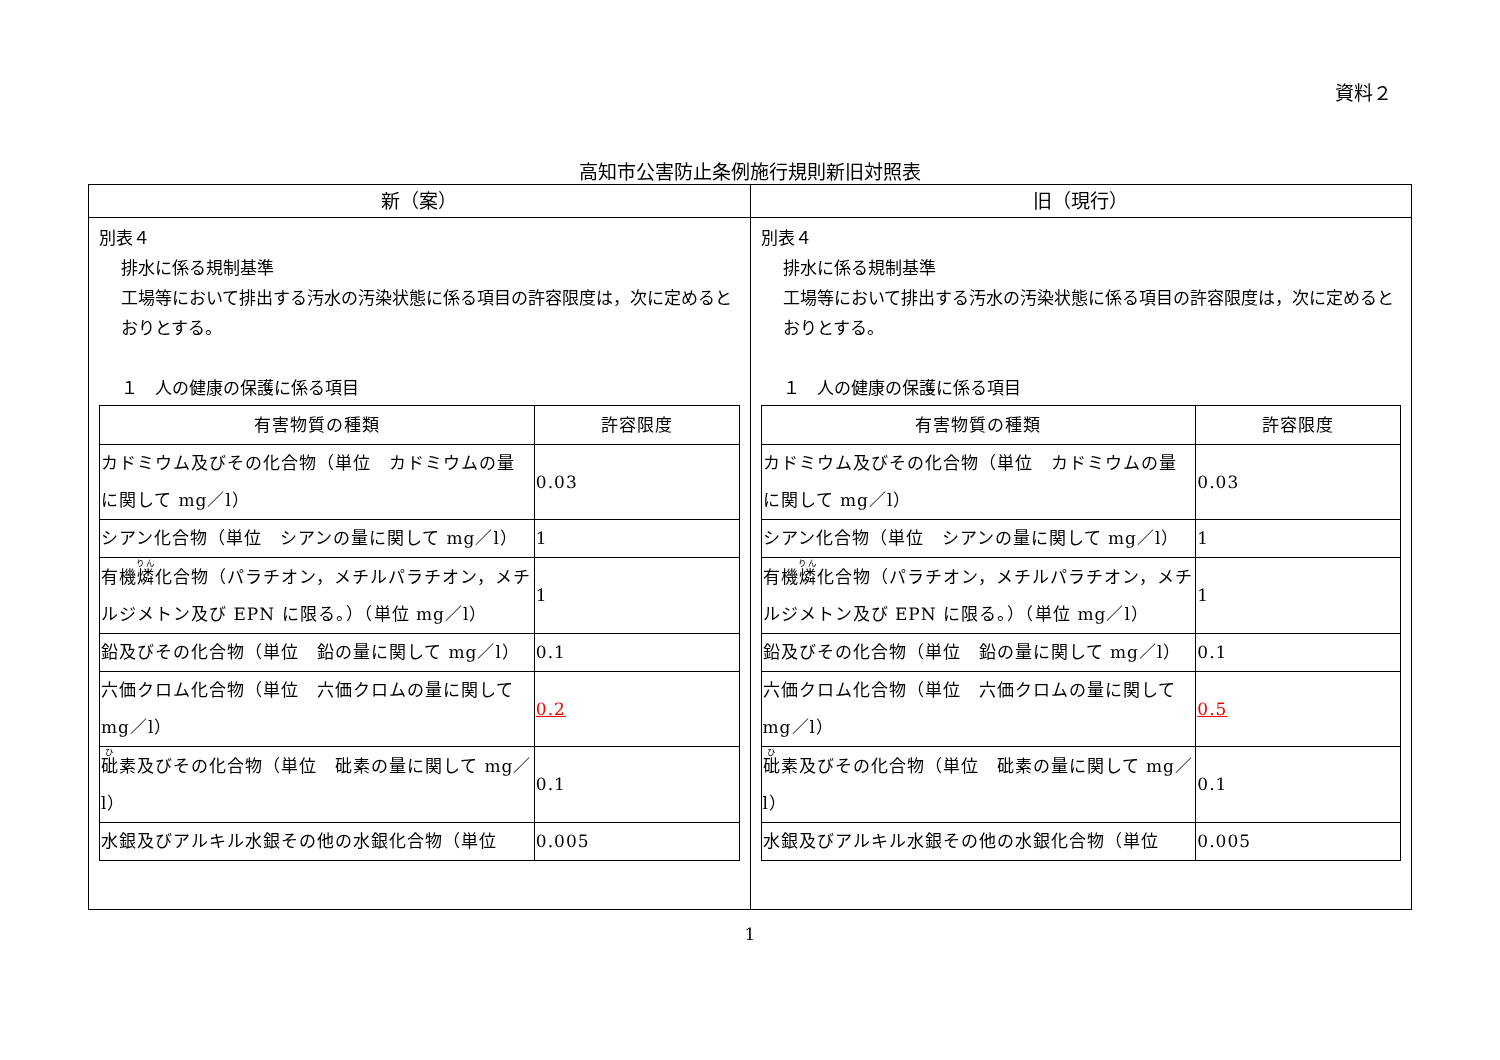資料２
高知市公害防止条例施行規則新旧対照表
| 新（案） | 旧（現行） |
| --- | --- |
| 別表４ 排水に係る規制基準 工場等において排出する汚水の汚染状態に係る項目の許容限度は，次に定めるとおりとする。 １ 人の健康の保護に係る項目 / 有害物質の種類 / 許容限度 / / --- / --- / / カドミウム及びその化合物（単位 カドミウムの量に関して mg／l） / 0.03 / / シアン化合物（単位 シアンの量に関して mg／l） / 1 / / 有機 燐 化合物（パラチオン，メチルパラチオン，メチルジメトン及び EPN に限る。）（単位 mg／l） / 1 / / 鉛及びその化合物（単位 鉛の量に関して mg／l） / 0.1 / / 六価クロム化合物（単位 六価クロムの量に関して mg／l） / 0.2 / / 砒 素及びその化合物（単位 砒素の量に関して mg／l） / 0.1 / / 水銀及びアルキル水銀その他の水銀化合物（単位 / 0.005 / | 別表４ 排水に係る規制基準 工場等において排出する汚水の汚染状態に係る項目の許容限度は，次に定めるとおりとする。 １ 人の健康の保護に係る項目 / 有害物質の種類 / 許容限度 / / --- / --- / / カドミウム及びその化合物（単位 カドミウムの量に関して mg／l） / 0.03 / / シアン化合物（単位 シアンの量に関して mg／l） / 1 / / 有機 燐 化合物（パラチオン，メチルパラチオン，メチルジメトン及び EPN に限る。）（単位 mg／l） / 1 / / 鉛及びその化合物（単位 鉛の量に関して mg／l） / 0.1 / / 六価クロム化合物（単位 六価クロムの量に関して mg／l） / 0.5 / / 砒 素及びその化合物（単位 砒素の量に関して mg／l） / 0.1 / / 水銀及びアルキル水銀その他の水銀化合物（単位 / 0.005 / |
1